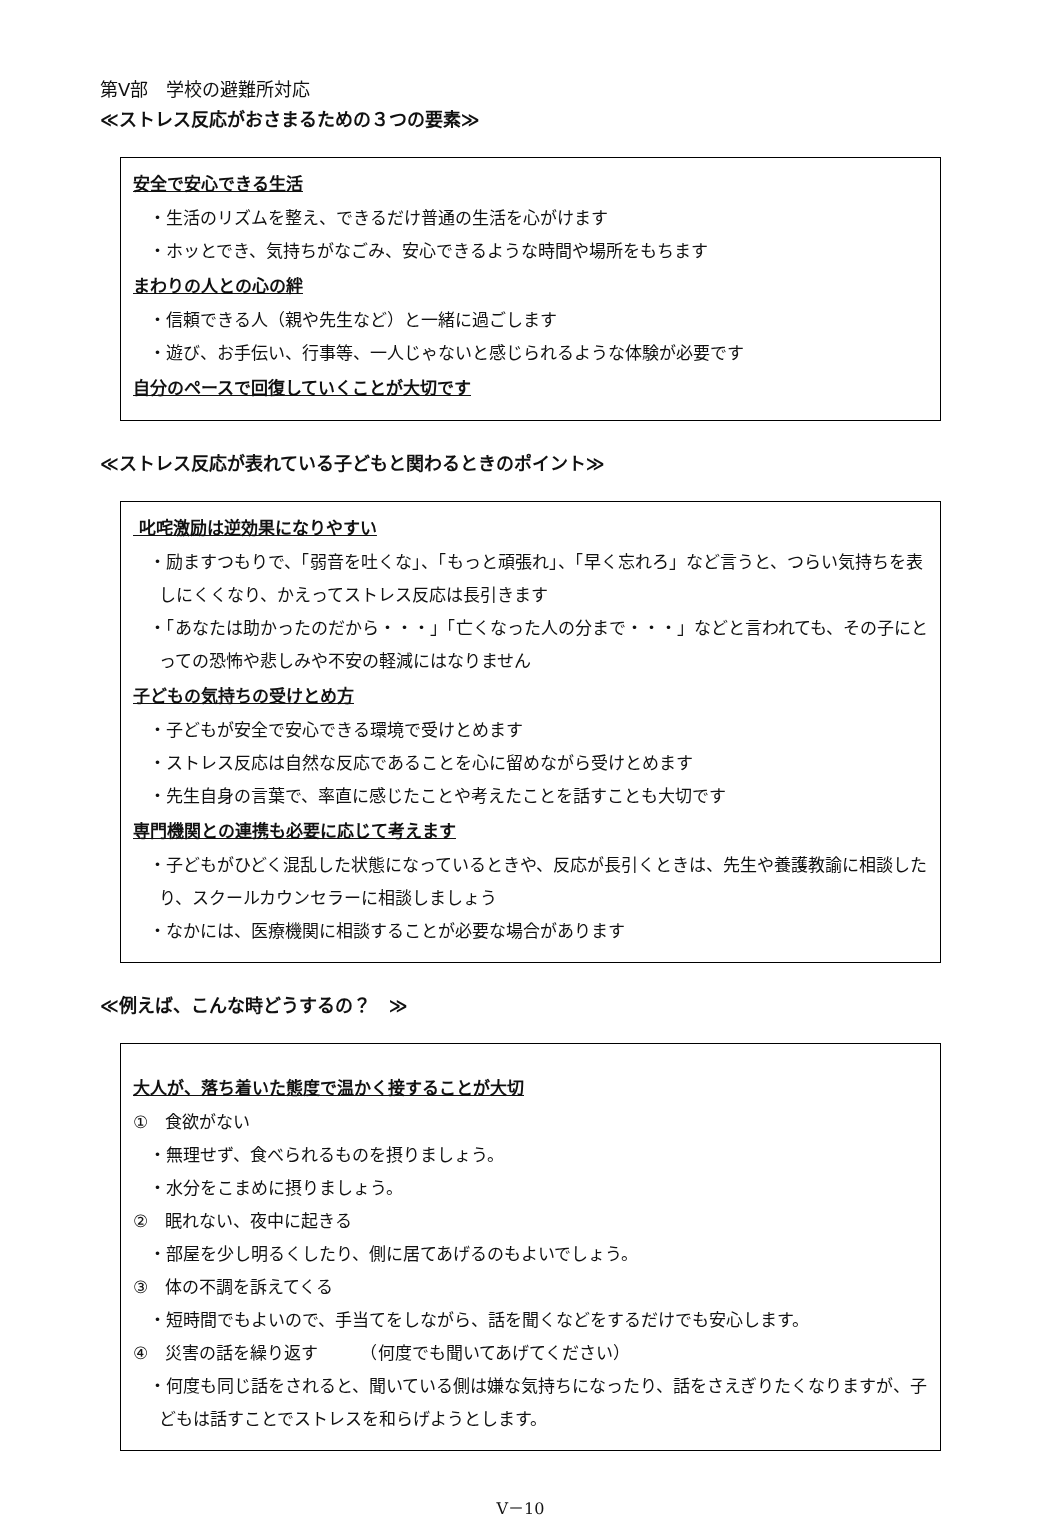第Ⅴ部　学校の避難所対応
≪ストレス反応がおさまるための３つの要素≫
安全で安心できる生活
・生活のリズムを整え、できるだけ普通の生活を心がけます
・ホッとでき、気持ちがなごみ、安心できるような時間や場所をもちます
まわりの人との心の絆
・信頼できる人（親や先生など）と一緒に過ごします
・遊び、お手伝い、行事等、一人じゃないと感じられるような体験が必要です
自分のペースで回復していくことが大切です
≪ストレス反応が表れている子どもと関わるときのポイント≫
叱咤激励は逆効果になりやすい
・励ますつもりで、「弱音を吐くな」、「もっと頑張れ」、「早く忘れろ」など言うと、つらい気持ちを表しにくくなり、かえってストレス反応は長引きます
・「あなたは助かったのだから・・・」「亡くなった人の分まで・・・」などと言われても、その子にとっての恐怖や悲しみや不安の軽減にはなりません
子どもの気持ちの受けとめ方
・子どもが安全で安心できる環境で受けとめます
・ストレス反応は自然な反応であることを心に留めながら受けとめます
・先生自身の言葉で、率直に感じたことや考えたことを話すことも大切です
専門機関との連携も必要に応じて考えます
・子どもがひどく混乱した状態になっているときや、反応が長引くときは、先生や養護教諭に相談したり、スクールカウンセラーに相談しましょう
・なかには、医療機関に相談することが必要な場合があります
≪例えば、こんな時どうするの？　≫
大人が、落ち着いた態度で温かく接することが大切
①　食欲がない
・無理せず、食べられるものを摂りましょう。
・水分をこまめに摂りましょう。
②　眠れない、夜中に起きる
・部屋を少し明るくしたり、側に居てあげるのもよいでしょう。
③　体の不調を訴えてくる
・短時間でもよいので、手当てをしながら、話を聞くなどをするだけでも安心します。
④　災害の話を繰り返す　　　（何度でも聞いてあげてください）
・何度も同じ話をされると、聞いている側は嫌な気持ちになったり、話をさえぎりたくなりますが、子どもは話すことでストレスを和らげようとします。
Ⅴ－10